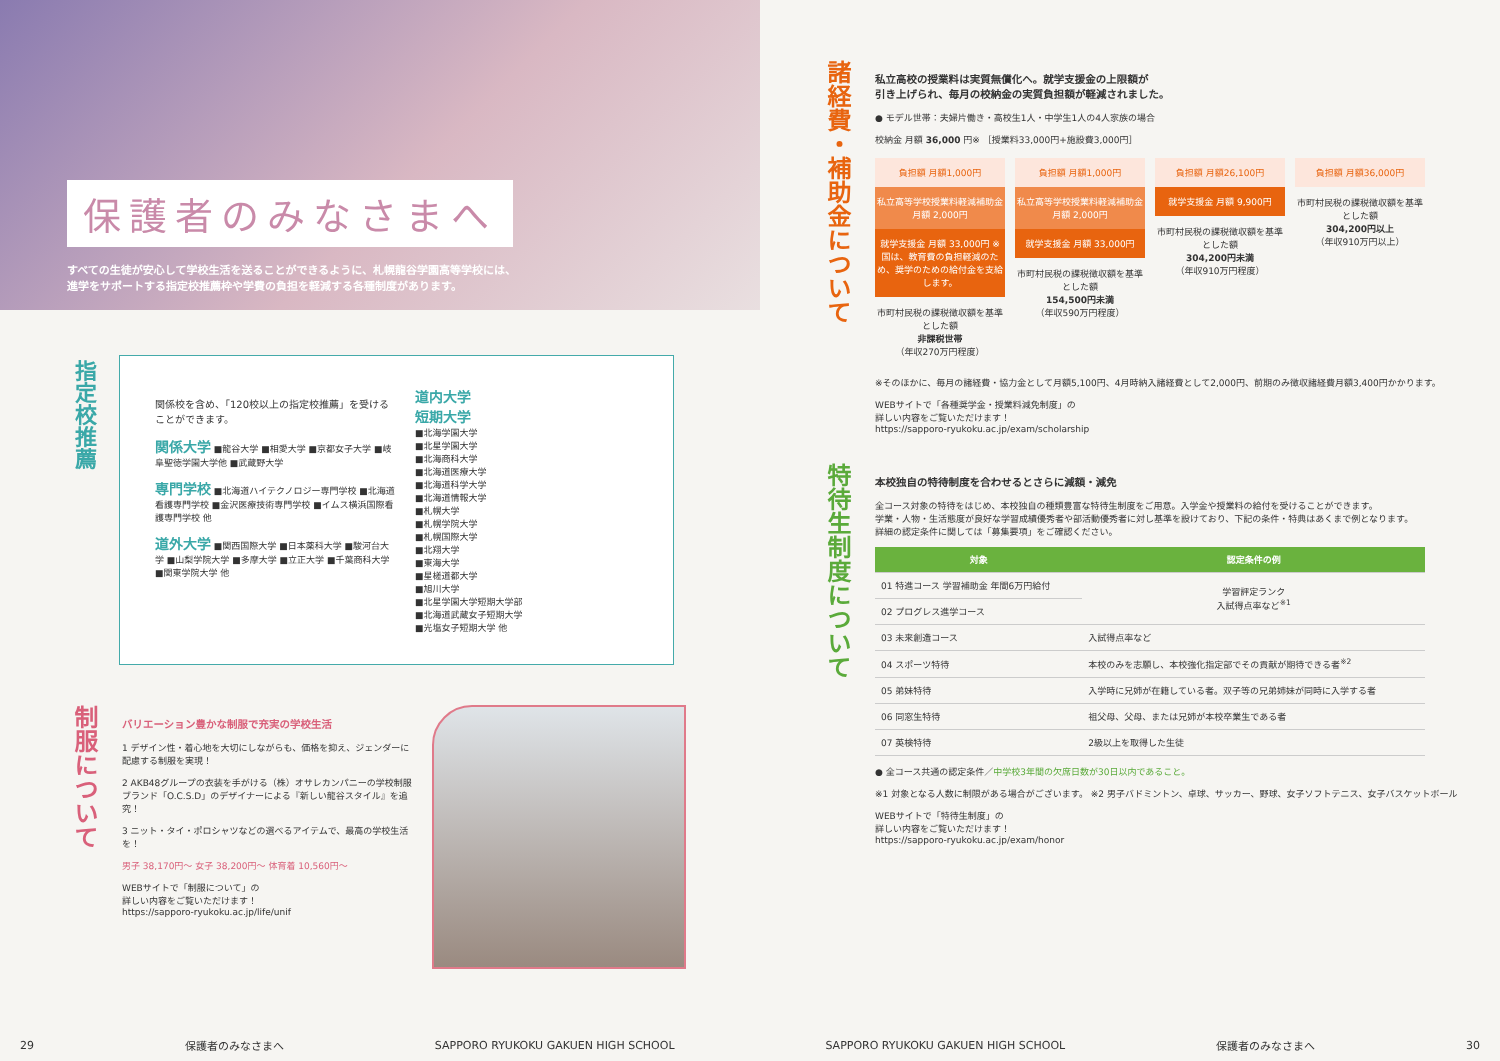保護者のみなさまへ
すべての生徒が安心して学校生活を送ることができるように、札幌龍谷学園高等学校には、
進学をサポートする指定校推薦枠や学費の負担を軽減する各種制度があります。
指定校推薦
関係校を含め、「120校以上の指定校推薦」を受けることができます。
関係大学 ■龍谷大学 ■相愛大学 ■京都女子大学 ■岐阜聖徳学園大学他 ■武蔵野大学
専門学校 ■北海道ハイテクノロジー専門学校 ■北海道看護専門学校 ■金沢医療技術専門学校 ■イムス横浜国際看護専門学校 他
道外大学 ■関西国際大学 ■日本薬科大学 ■駿河台大学 ■山梨学院大学 ■多摩大学 ■立正大学 ■千葉商科大学 ■関東学院大学 他
道内大学
短期大学
■北海学園大学
■北星学園大学
■北海商科大学
■北海道医療大学
■北海道科学大学
■北海道情報大学
■札幌大学
■札幌学院大学
■札幌国際大学
■北翔大学
■東海大学
■星槎道都大学
■旭川大学
■北星学園大学短期大学部
■北海道武蔵女子短期大学
■光塩女子短期大学 他
制服について
バリエーション豊かな制服で充実の学校生活
1 デザイン性・着心地を大切にしながらも、価格を抑え、ジェンダーに配慮する制服を実現！
2 AKB48グループの衣装を手がける（株）オサレカンパニーの学校制服ブランド「O.C.S.D」のデザイナーによる『新しい龍谷スタイル』を追究！
3 ニット・タイ・ポロシャツなどの選べるアイテムで、最高の学校生活を！
男子 38,170円〜 女子 38,200円〜 体育着 10,560円〜
WEBサイトで「制服について」の
詳しい内容をご覧いただけます！
https://sapporo-ryukoku.ac.jp/life/unif
諸経費・補助金について
私立高校の授業料は実質無償化へ。就学支援金の上限額が
引き上げられ、毎月の校納金の実質負担額が軽減されました。
● モデル世帯：夫婦片働き・高校生1人・中学生1人の4人家族の場合
校納金 月額 36,000 円※ ［授業料33,000円+施設費3,000円］
負担額 月額1,000円
私立高等学校授業料軽減補助金 月額 2,000円
就学支援金 月額 33,000円 ※国は、教育費の負担軽減のため、奨学のための給付金を支給します。
市町村民税の課税徴収額を基準とした額
非課税世帯
（年収270万円程度）
負担額 月額1,000円
私立高等学校授業料軽減補助金 月額 2,000円
就学支援金 月額 33,000円
市町村民税の課税徴収額を基準とした額
154,500円未満
（年収590万円程度）
負担額 月額26,100円
就学支援金 月額 9,900円
市町村民税の課税徴収額を基準とした額
304,200円未満
（年収910万円程度）
負担額 月額36,000円
市町村民税の課税徴収額を基準とした額
304,200円以上
（年収910万円以上）
※そのほかに、毎月の諸経費・協力金として月額5,100円、4月時納入諸経費として2,000円、前期のみ徴収諸経費月額3,400円かかります。
WEBサイトで「各種奨学金・授業料減免制度」の
詳しい内容をご覧いただけます！
https://sapporo-ryukoku.ac.jp/exam/scholarship
特待生制度について
本校独自の特待制度を合わせるとさらに減額・減免
全コース対象の特待をはじめ、本校独自の種類豊富な特待生制度をご用意。入学金や授業料の給付を受けることができます。
学業・人物・生活態度が良好な学習成績優秀者や部活動優秀者に対し基準を設けており、下記の条件・特典はあくまで例となります。
詳細の認定条件に関しては「募集要項」をご確認ください。
| 対象 | 認定条件の例 |
| --- | --- |
| 01 特進コース 学習補助金 年間6万円給付 | 学習評定ランク 入試得点率など<sup>※1</sup> |
| 02 プログレス進学コース | |
| 03 未来創造コース | 入試得点率など |
| 04 スポーツ特待 | 本校のみを志願し、本校強化指定部でその貢献が期待できる者<sup>※2</sup> |
| 05 弟妹特待 | 入学時に兄姉が在籍している者。双子等の兄弟姉妹が同時に入学する者 |
| 06 同窓生特待 | 祖父母、父母、または兄姉が本校卒業生である者 |
| 07 英検特待 | 2級以上を取得した生徒 |
● 全コース共通の認定条件／中学校3年間の欠席日数が30日以内であること。
※1 対象となる人数に制限がある場合がございます。 ※2 男子バドミントン、卓球、サッカー、野球、女子ソフトテニス、女子バスケットボール
WEBサイトで「特待生制度」の
詳しい内容をご覧いただけます！
https://sapporo-ryukoku.ac.jp/exam/honor
29 保護者のみなさまへ SAPPORO RYUKOKU GAKUEN HIGH SCHOOL SAPPORO RYUKOKU GAKUEN HIGH SCHOOL 保護者のみなさまへ 30